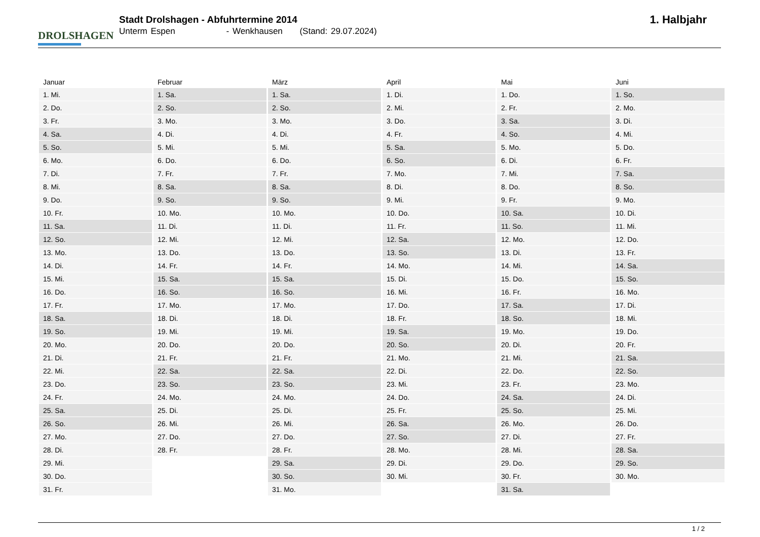DROLSHAGEN
Stadt Drolshagen - Abfuhrtermine 2014
Unterm Espen - Wenkhausen (Stand: 29.07.2024)
1. Halbjahr
| Januar | Februar | März | April | Mai | Juni |
| --- | --- | --- | --- | --- | --- |
| 1. Mi. | 1. Sa. | 1. Sa. | 1. Di. | 1. Do. | 1. So. |
| 2. Do. | 2. So. | 2. So. | 2. Mi. | 2. Fr. | 2. Mo. |
| 3. Fr. | 3. Mo. | 3. Mo. | 3. Do. | 3. Sa. | 3. Di. |
| 4. Sa. | 4. Di. | 4. Di. | 4. Fr. | 4. So. | 4. Mi. |
| 5. So. | 5. Mi. | 5. Mi. | 5. Sa. | 5. Mo. | 5. Do. |
| 6. Mo. | 6. Do. | 6. Do. | 6. So. | 6. Di. | 6. Fr. |
| 7. Di. | 7. Fr. | 7. Fr. | 7. Mo. | 7. Mi. | 7. Sa. |
| 8. Mi. | 8. Sa. | 8. Sa. | 8. Di. | 8. Do. | 8. So. |
| 9. Do. | 9. So. | 9. So. | 9. Mi. | 9. Fr. | 9. Mo. |
| 10. Fr. | 10. Mo. | 10. Mo. | 10. Do. | 10. Sa. | 10. Di. |
| 11. Sa. | 11. Di. | 11. Di. | 11. Fr. | 11. So. | 11. Mi. |
| 12. So. | 12. Mi. | 12. Mi. | 12. Sa. | 12. Mo. | 12. Do. |
| 13. Mo. | 13. Do. | 13. Do. | 13. So. | 13. Di. | 13. Fr. |
| 14. Di. | 14. Fr. | 14. Fr. | 14. Mo. | 14. Mi. | 14. Sa. |
| 15. Mi. | 15. Sa. | 15. Sa. | 15. Di. | 15. Do. | 15. So. |
| 16. Do. | 16. So. | 16. So. | 16. Mi. | 16. Fr. | 16. Mo. |
| 17. Fr. | 17. Mo. | 17. Mo. | 17. Do. | 17. Sa. | 17. Di. |
| 18. Sa. | 18. Di. | 18. Di. | 18. Fr. | 18. So. | 18. Mi. |
| 19. So. | 19. Mi. | 19. Mi. | 19. Sa. | 19. Mo. | 19. Do. |
| 20. Mo. | 20. Do. | 20. Do. | 20. So. | 20. Di. | 20. Fr. |
| 21. Di. | 21. Fr. | 21. Fr. | 21. Mo. | 21. Mi. | 21. Sa. |
| 22. Mi. | 22. Sa. | 22. Sa. | 22. Di. | 22. Do. | 22. So. |
| 23. Do. | 23. So. | 23. So. | 23. Mi. | 23. Fr. | 23. Mo. |
| 24. Fr. | 24. Mo. | 24. Mo. | 24. Do. | 24. Sa. | 24. Di. |
| 25. Sa. | 25. Di. | 25. Di. | 25. Fr. | 25. So. | 25. Mi. |
| 26. So. | 26. Mi. | 26. Mi. | 26. Sa. | 26. Mo. | 26. Do. |
| 27. Mo. | 27. Do. | 27. Do. | 27. So. | 27. Di. | 27. Fr. |
| 28. Di. | 28. Fr. | 28. Fr. | 28. Mo. | 28. Mi. | 28. Sa. |
| 29. Mi. | | 29. Sa. | 29. Di. | 29. Do. | 29. So. |
| 30. Do. | | 30. So. | 30. Mi. | 30. Fr. | 30. Mo. |
| 31. Fr. | | 31. Mo. | | 31. Sa. | |
1 / 2